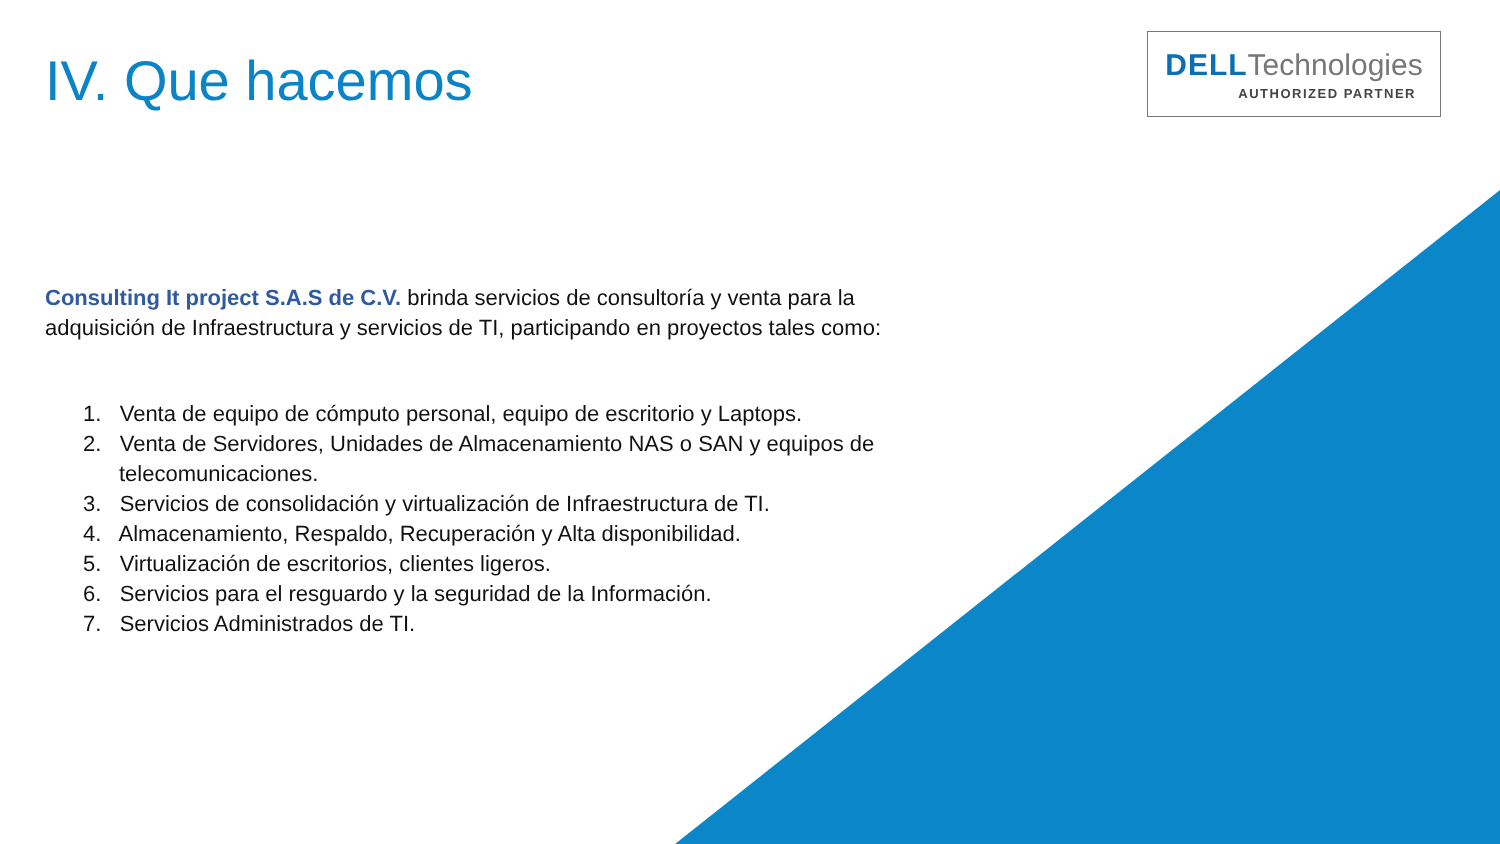IV. Que hacemos
DELL Technologies
AUTHORIZED PARTNER
Consulting It project S.A.S de C.V. brinda servicios de consultoría y venta para la adquisición de Infraestructura y servicios de TI, participando en proyectos tales como:
1. Venta de equipo de cómputo personal, equipo de escritorio y Laptops.
2. Venta de Servidores, Unidades de Almacenamiento NAS o SAN y equipos de telecomunicaciones.
3. Servicios de consolidación y virtualización de Infraestructura de TI.
4. Almacenamiento, Respaldo, Recuperación y Alta disponibilidad.
5. Virtualización de escritorios, clientes ligeros.
6. Servicios para el resguardo y la seguridad de la Información.
7. Servicios Administrados de TI.